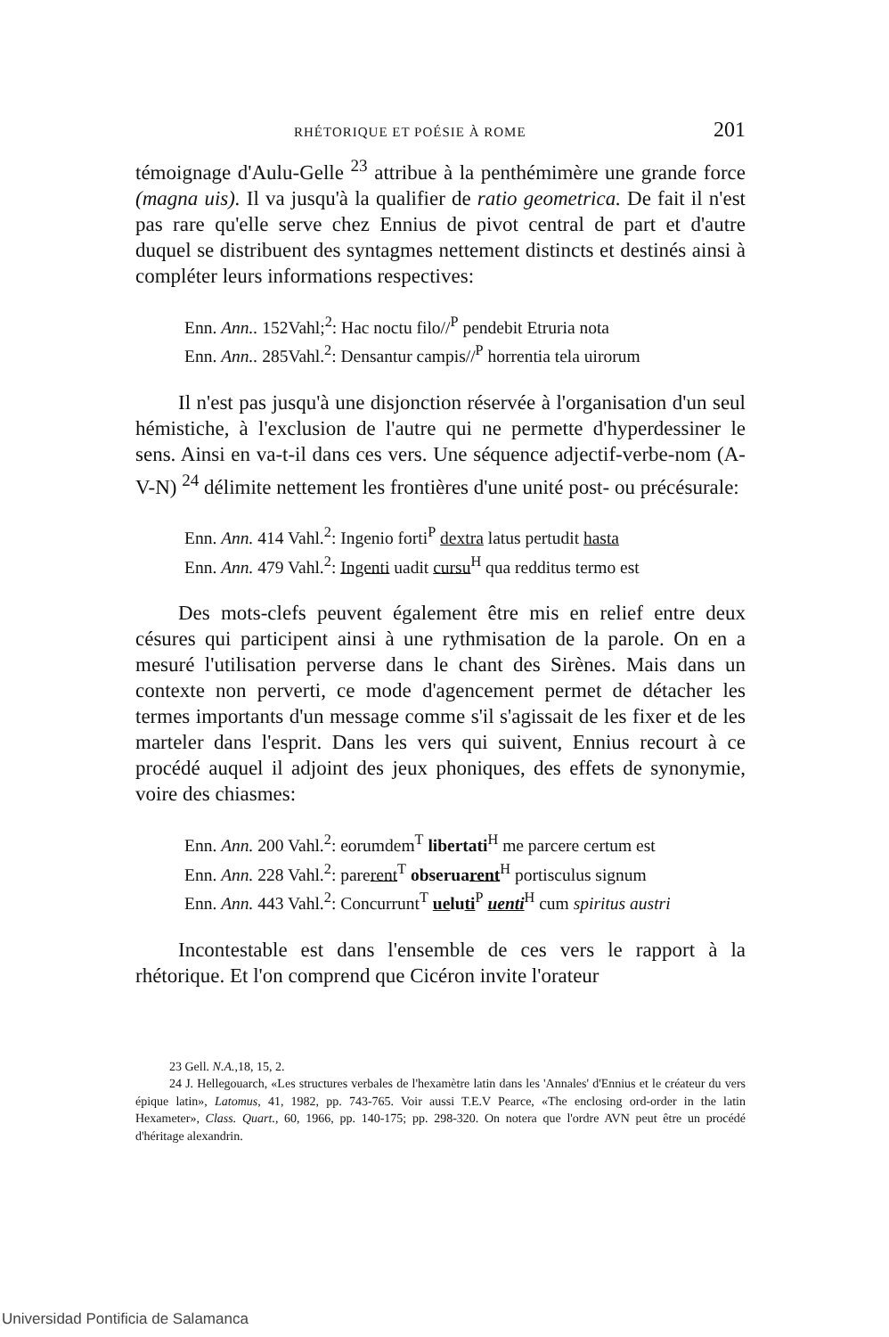RHÉTORIQUE ET POÉSIE À ROME 201
témoignage d'Aulu-Gelle <sup>23</sup> attribue à la penthémimère une grande force (magna uis). Il va jusqu'à la qualifier de ratio geometrica. De fait il n'est pas rare qu'elle serve chez Ennius de pivot central de part et d'autre duquel se distribuent des syntagmes nettement distincts et destinés ainsi à compléter leurs informations respectives:
Enn. Ann.. 152Vahl;<sup>2</sup>: Hac noctu filo//<sup>P</sup> pendebit Etruria nota
Enn. Ann.. 285Vahl.<sup>2</sup>: Densantur campis//<sup>P</sup> horrentia tela uirorum
Il n'est pas jusqu'à une disjonction réservée à l'organisation d'un seul hémistiche, à l'exclusion de l'autre qui ne permette d'hyperdessiner le sens. Ainsi en va-t-il dans ces vers. Une séquence adjectif-verbe-nom (A-V-N) <sup>24</sup> délimite nettement les frontières d'une unité post- ou précésurale:
Enn. Ann. 414 Vahl.<sup>2</sup>: Ingenio forti<sup>P</sup> dextra latus pertudit hasta
Enn. Ann. 479 Vahl.<sup>2</sup>: Ingenti uadit cursu<sup>H</sup> qua redditus termo est
Des mots-clefs peuvent également être mis en relief entre deux césures qui participent ainsi à une rythmisation de la parole. On en a mesuré l'utilisation perverse dans le chant des Sirènes. Mais dans un contexte non perverti, ce mode d'agencement permet de détacher les termes importants d'un message comme s'il s'agissait de les fixer et de les marteler dans l'esprit. Dans les vers qui suivent, Ennius recourt à ce procédé auquel il adjoint des jeux phoniques, des effets de synonymie, voire des chiasmes:
Enn. Ann. 200 Vahl.<sup>2</sup>: eorumdem<sup>T</sup> libertati<sup>H</sup> me parcere certum est
Enn. Ann. 228 Vahl.<sup>2</sup>: parerent<sup>T</sup> obseruarent<sup>H</sup> portisculus signum
Enn. Ann. 443 Vahl.<sup>2</sup>: Concurrunt<sup>T</sup> ueluti<sup>P</sup> uenti<sup>H</sup> cum spiritus austri
Incontestable est dans l'ensemble de ces vers le rapport à la rhétorique. Et l'on comprend que Cicéron invite l'orateur
23 Gell. N.A.,18, 15, 2.
24 J. Hellegouarch, «Les structures verbales de l'hexamètre latin dans les 'Annales' d'Ennius et le créateur du vers épique latin», Latomus, 41, 1982, pp. 743-765. Voir aussi T.E.V Pearce, «The enclosing ord-order in the latin Hexameter», Class. Quart., 60, 1966, pp. 140-175; pp. 298-320. On notera que l'ordre AVN peut être un procédé d'héritage alexandrin.
Universidad Pontificia de Salamanca